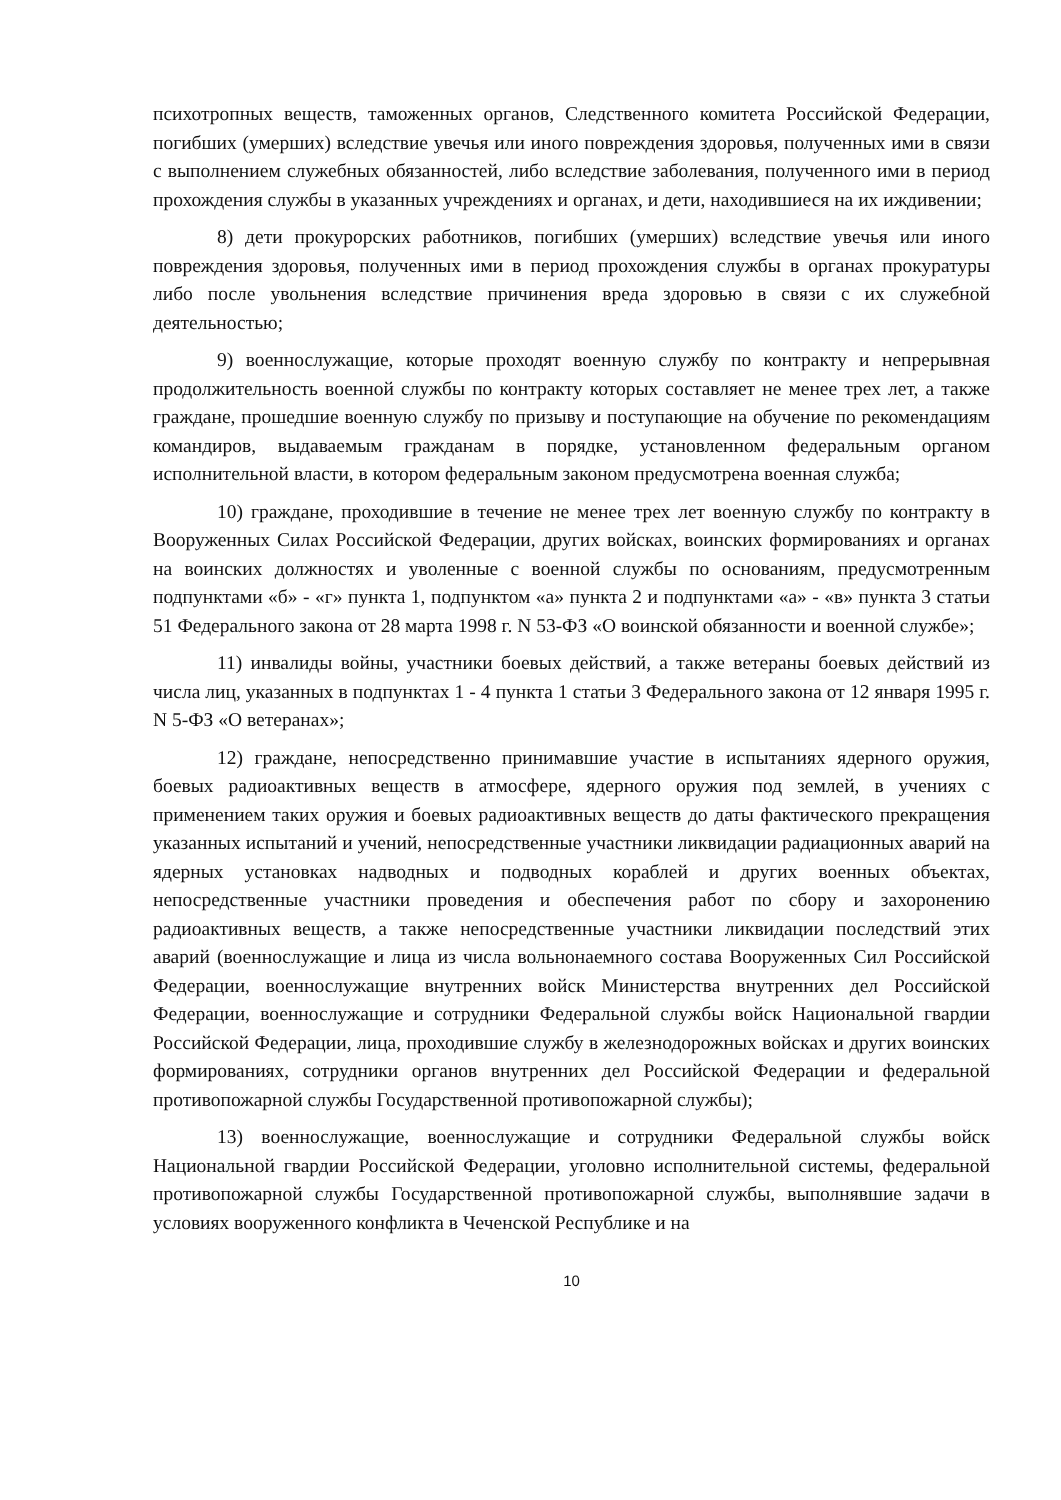психотропных веществ, таможенных органов, Следственного комитета Российской Федерации, погибших (умерших) вследствие увечья или иного повреждения здоровья, полученных ими в связи с выполнением служебных обязанностей, либо вследствие заболевания, полученного ими в период прохождения службы в указанных учреждениях и органах, и дети, находившиеся на их иждивении;
8) дети прокурорских работников, погибших (умерших) вследствие увечья или иного повреждения здоровья, полученных ими в период прохождения службы в органах прокуратуры либо после увольнения вследствие причинения вреда здоровью в связи с их служебной деятельностью;
9) военнослужащие, которые проходят военную службу по контракту и непрерывная продолжительность военной службы по контракту которых составляет не менее трех лет, а также граждане, прошедшие военную службу по призыву и поступающие на обучение по рекомендациям командиров, выдаваемым гражданам в порядке, установленном федеральным органом исполнительной власти, в котором федеральным законом предусмотрена военная служба;
10) граждане, проходившие в течение не менее трех лет военную службу по контракту в Вооруженных Силах Российской Федерации, других войсках, воинских формированиях и органах на воинских должностях и уволенные с военной службы по основаниям, предусмотренным подпунктами «б» - «г» пункта 1, подпунктом «а» пункта 2 и подпунктами «а» - «в» пункта 3 статьи 51 Федерального закона от 28 марта 1998 г. N 53-ФЗ «О воинской обязанности и военной службе»;
11) инвалиды войны, участники боевых действий, а также ветераны боевых действий из числа лиц, указанных в подпунктах 1 - 4 пункта 1 статьи 3 Федерального закона от 12 января 1995 г. N 5-ФЗ «О ветеранах»;
12) граждане, непосредственно принимавшие участие в испытаниях ядерного оружия, боевых радиоактивных веществ в атмосфере, ядерного оружия под землей, в учениях с применением таких оружия и боевых радиоактивных веществ до даты фактического прекращения указанных испытаний и учений, непосредственные участники ликвидации радиационных аварий на ядерных установках надводных и подводных кораблей и других военных объектах, непосредственные участники проведения и обеспечения работ по сбору и захоронению радиоактивных веществ, а также непосредственные участники ликвидации последствий этих аварий (военнослужащие и лица из числа вольнонаемного состава Вооруженных Сил Российской Федерации, военнослужащие внутренних войск Министерства внутренних дел Российской Федерации, военнослужащие и сотрудники Федеральной службы войск Национальной гвардии Российской Федерации, лица, проходившие службу в железнодорожных войсках и других воинских формированиях, сотрудники органов внутренних дел Российской Федерации и федеральной противопожарной службы Государственной противопожарной службы);
13) военнослужащие, военнослужащие и сотрудники Федеральной службы войск Национальной гвардии Российской Федерации, уголовно исполнительной системы, федеральной противопожарной службы Государственной противопожарной службы, выполнявшие задачи в условиях вооруженного конфликта в Чеченской Республике и на
10